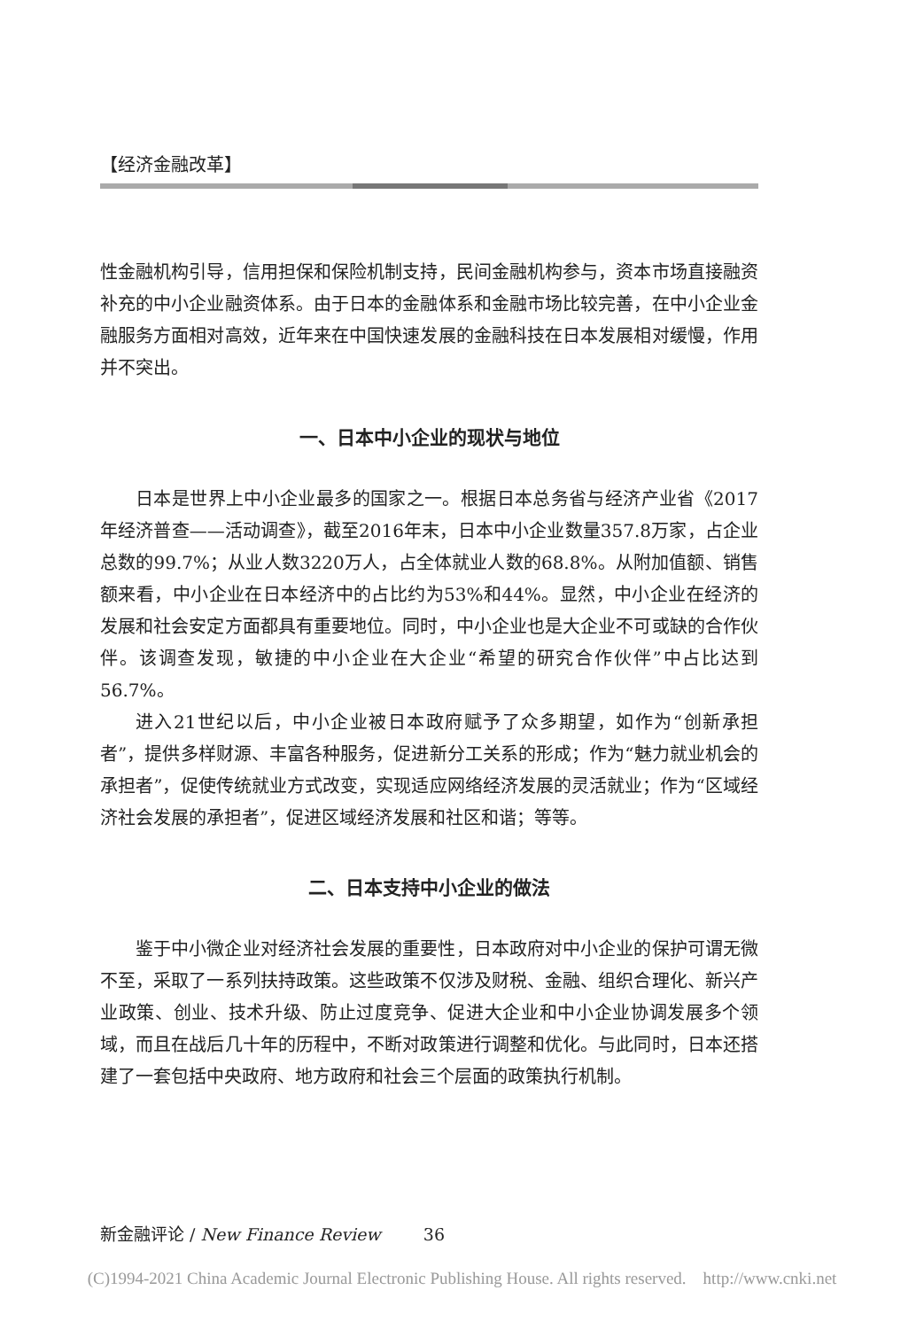【经济金融改革】
性金融机构引导，信用担保和保险机制支持，民间金融机构参与，资本市场直接融资补充的中小企业融资体系。由于日本的金融体系和金融市场比较完善，在中小企业金融服务方面相对高效，近年来在中国快速发展的金融科技在日本发展相对缓慢，作用并不突出。
一、日本中小企业的现状与地位
日本是世界上中小企业最多的国家之一。根据日本总务省与经济产业省《2017年经济普查——活动调查》，截至2016年末，日本中小企业数量357.8万家，占企业总数的99.7%；从业人数3220万人，占全体就业人数的68.8%。从附加值额、销售额来看，中小企业在日本经济中的占比约为53%和44%。显然，中小企业在经济的发展和社会安定方面都具有重要地位。同时，中小企业也是大企业不可或缺的合作伙伴。该调查发现，敏捷的中小企业在大企业“希望的研究合作伙伴”中占比达到56.7%。
进入21世纪以后，中小企业被日本政府赋予了众多期望，如作为“创新承担者”，提供多样财源、丰富各种服务，促进新分工关系的形成；作为“魅力就业机会的承担者”，促使传统就业方式改变，实现适应网络经济发展的灵活就业；作为“区域经济社会发展的承担者”，促进区域经济发展和社区和谐；等等。
二、日本支持中小企业的做法
鉴于中小微企业对经济社会发展的重要性，日本政府对中小企业的保护可谓无微不至，采取了一系列扶持政策。这些政策不仅涉及财税、金融、组织合理化、新兴产业政策、创业、技术升级、防止过度竞争、促进大企业和中小企业协调发展多个领域，而且在战后几十年的历程中，不断对政策进行调整和优化。与此同时，日本还搭建了一套包括中央政府、地方政府和社会三个层面的政策执行机制。
新金融评论 / New Finance Review 36
(C)1994-2021 China Academic Journal Electronic Publishing House. All rights reserved. http://www.cnki.net